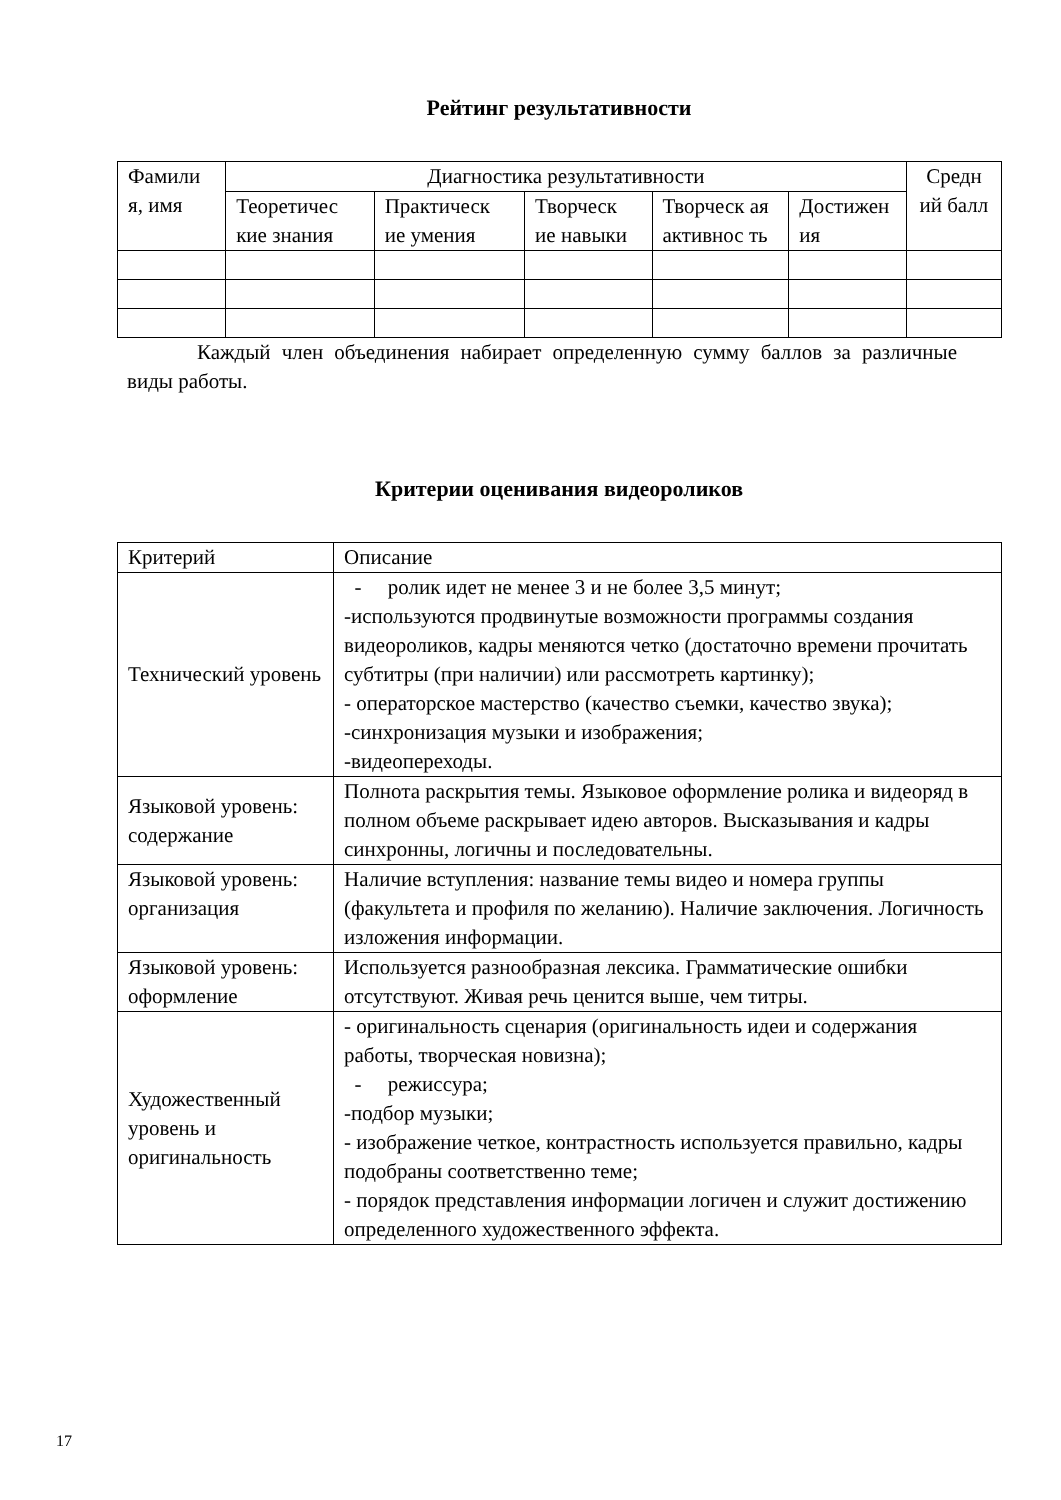Рейтинг результативности
| Фамили я, имя | Диагностика результативности | | | | | Средн ий балл |
| --- | --- | --- | --- | --- | --- | --- |
| | Теоретичес кие знания | Практическ ие умения | Творческ ие навыки | Творческ ая активнос ть | Достижен ия | |
Каждый член объединения набирает определенную сумму баллов за различные виды работы.
Критерии оценивания видеороликов
| Критерий | Описание |
| --- | --- |
| Технический уровень | - ролик идет не менее 3 и не более 3,5 минут; -используются продвинутые возможности программы создания видеороликов, кадры меняются четко (достаточно времени прочитать субтитры (при наличии) или рассмотреть картинку); - операторское мастерство (качество съемки, качество звука); -синхронизация музыки и изображения; -видеопереходы. |
| Языковой уровень: содержание | Полнота раскрытия темы. Языковое оформление ролика и видеоряд в полном объеме раскрывает идею авторов. Высказывания и кадры синхронны, логичны и последовательны. |
| Языковой уровень: организация | Наличие вступления: название темы видео и номера группы (факультета и профиля по желанию). Наличие заключения. Логичность изложения информации. |
| Языковой уровень: оформление | Используется разнообразная лексика. Грамматические ошибки отсутствуют. Живая речь ценится выше, чем титры. |
| Художественный уровень и оригинальность | - оригинальность сценария (оригинальность идеи и содержания работы, творческая новизна); - режиссура; -подбор музыки; - изображение четкое, контрастность используется правильно, кадры подобраны соответственно теме; - порядок представления информации логичен и служит достижению определенного художественного эффекта. |
17